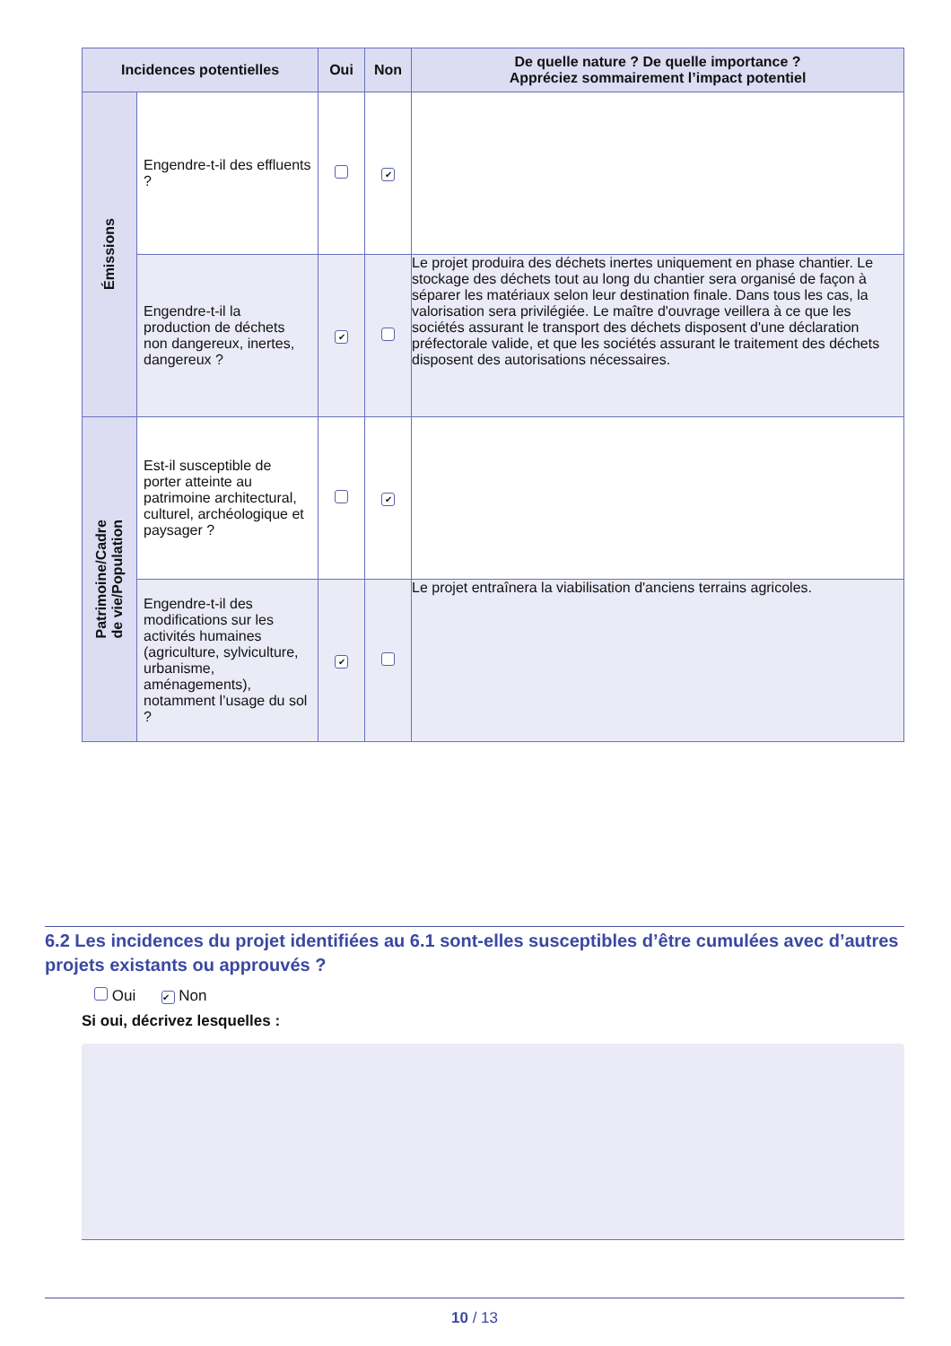| Incidences potentielles | | Oui | Non | De quelle nature ? De quelle importance ? Appréciez sommairement l’impact potentiel |
| --- | --- | --- | --- | --- |
| Émissions | Engendre-t-il des effluents ? | | ✔ | |
| | Engendre-t-il la production de déchets non dangereux, inertes, dangereux ? | ✔ | | Le projet produira des déchets inertes uniquement en phase chantier. Le stockage des déchets tout au long du chantier sera organisé de façon à séparer les matériaux selon leur destination finale. Dans tous les cas, la valorisation sera privilégiée. Le maître d'ouvrage veillera à ce que les sociétés assurant le transport des déchets disposent d'une déclaration préfectorale valide, et que les sociétés assurant le traitement des déchets disposent des autorisations nécessaires. |
| Patrimoine/Cadre de vie/Population | Est-il susceptible de porter atteinte au patrimoine architectural, culturel, archéologique et paysager ? | | ✔ | |
| | Engendre-t-il des modifications sur les activités humaines (agriculture, sylviculture, urbanisme, aménagements), notamment l’usage du sol ? | ✔ | | Le projet entraînera la viabilisation d'anciens terrains agricoles. |
6.2 Les incidences du projet identifiées au 6.1 sont-elles susceptibles d’être cumulées avec d’autres projets existants ou approuvés ?
Oui ✔ Non
Si oui, décrivez lesquelles :
10 / 13